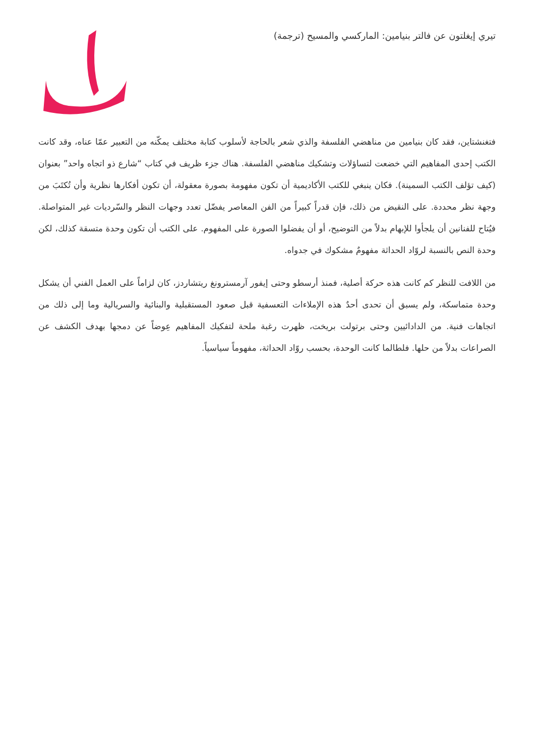تيري إيغلتون عن فالتر بنيامين: الماركسي والمسيح (ترجمة)
فتغنشتاين، فقد كان بنيامين من مناهضي الفلسفة والذي شعر بالحاجة لأسلوب كتابة مختلف يمكّنه من التعبير عمّا عناه، وقد كانت الكتب إحدى المفاهيم التي خضعت لتساؤلات وتشكيك مناهضي الفلسفة. هناك جزء ظريف في كتاب “شارع ذو اتجاه واحد” بعنوان (كيف تؤلف الكتب السمينة). فكان ينبغي للكتب الأكاديمية أن تكون مفهومة بصورة معقولة، أن تكون أفكارها نظرية وأن تُكتَبَ من وجهة نظر محددة. على النقيض من ذلك، فإن قدراً كبيراً من الفن المعاصر يفضّل تعدد وجهات النظر والسّرديات غير المتواصلة. فيُتاح للفنانين أن يلجأوا للإبهام بدلاً من التوضيح، أو أن يفضلوا الصورة على المفهوم. على الكتب أن تكون وحدة متسقة كذلك، لكن وحدة النص بالنسبة لروّاد الحداثة مفهومٌ مشكوك في جدواه.
من اللافت للنظر كم كانت هذه حركة أصلية، فمنذ أرسطو وحتى إيفور آرمسترونغ ريتشاردز، كان لزاماً على العمل الفني أن يشكل وحدة متماسكة، ولم يسبق أن تحدى أحدٌ هذه الإملاءات التعسفية قبل صعود المستقبلية والبنائية والسريالية وما إلى ذلك من اتجاهات فنية. من الدادائيين وحتى برتولت بريخت، ظهرت رغبة ملحة لتفكيك المفاهيم عِوضاً عن دمجها بهدف الكشف عن الصراعات بدلاً من حلها. فلطالما كانت الوحدة، بحسب روّاد الحداثة، مفهوماً سياسياً.